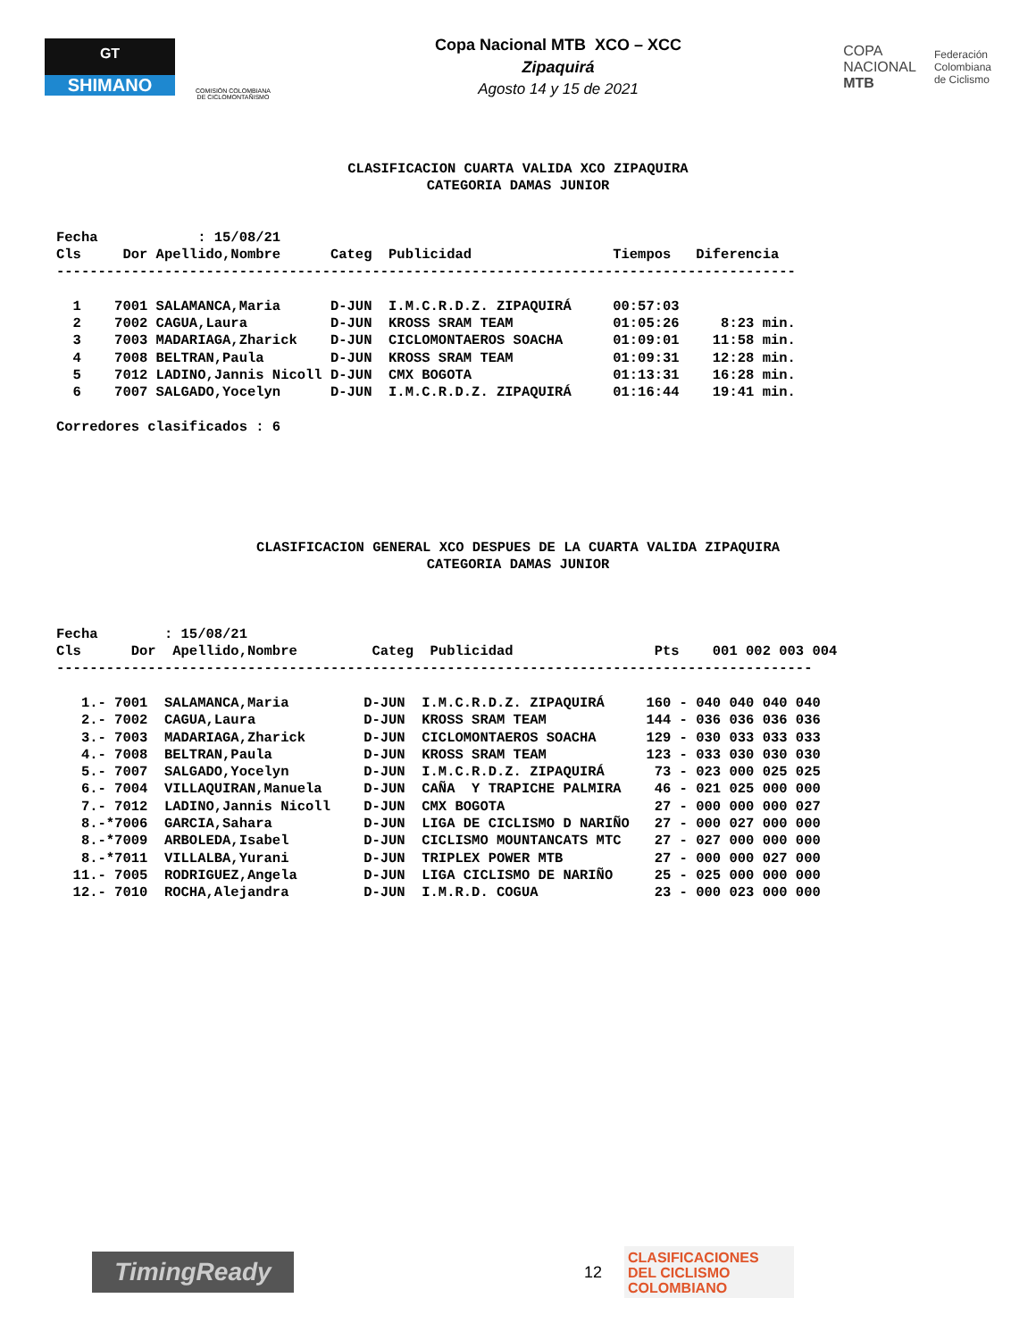GT
SHIMANO
COMISIÓN COLOMBIANA DE CICLOMONTAÑISMO
Copa Nacional MTB XCO – XCC
Zipaquirá
Agosto 14 y 15 de 2021
COPA
NACIONAL
MTB
Federación
Colombiana
de Ciclismo
CLASIFICACION CUARTA VALIDA XCO ZIPAQUIRA
CATEGORIA DAMAS JUNIOR
Fecha            : 15/08/21
Cls     Dor Apellido,Nombre      Categ  Publicidad                 Tiempos   Diferencia
-----------------------------------------------------------------------------------------

  1    7001 SALAMANCA,Maria      D-JUN  I.M.C.R.D.Z. ZIPAQUIRÁ     00:57:03
  2    7002 CAGUA,Laura          D-JUN  KROSS SRAM TEAM            01:05:26     8:23 min.
  3    7003 MADARIAGA,Zharick    D-JUN  CICLOMONTAEROS SOACHA      01:09:01    11:58 min.
  4    7008 BELTRAN,Paula        D-JUN  KROSS SRAM TEAM            01:09:31    12:28 min.
  5    7012 LADINO,Jannis Nicoll D-JUN  CMX BOGOTA                 01:13:31    16:28 min.
  6    7007 SALGADO,Yocelyn      D-JUN  I.M.C.R.D.Z. ZIPAQUIRÁ     01:16:44    19:41 min.

Corredores clasificados : 6
CLASIFICACION GENERAL XCO DESPUES DE LA CUARTA VALIDA ZIPAQUIRA
CATEGORIA DAMAS JUNIOR
Fecha        : 15/08/21
Cls      Dor  Apellido,Nombre         Categ  Publicidad                 Pts    001 002 003 004
-------------------------------------------------------------------------------------------

   1.- 7001  SALAMANCA,Maria         D-JUN  I.M.C.R.D.Z. ZIPAQUIRÁ     160 - 040 040 040 040
   2.- 7002  CAGUA,Laura             D-JUN  KROSS SRAM TEAM            144 - 036 036 036 036
   3.- 7003  MADARIAGA,Zharick       D-JUN  CICLOMONTAEROS SOACHA      129 - 030 033 033 033
   4.- 7008  BELTRAN,Paula           D-JUN  KROSS SRAM TEAM            123 - 033 030 030 030
   5.- 7007  SALGADO,Yocelyn         D-JUN  I.M.C.R.D.Z. ZIPAQUIRÁ      73 - 023 000 025 025
   6.- 7004  VILLAQUIRAN,Manuela     D-JUN  CAÑA  Y TRAPICHE PALMIRA    46 - 021 025 000 000
   7.- 7012  LADINO,Jannis Nicoll    D-JUN  CMX BOGOTA                  27 - 000 000 000 027
   8.-*7006  GARCIA,Sahara           D-JUN  LIGA DE CICLISMO D NARIÑO   27 - 000 027 000 000
   8.-*7009  ARBOLEDA,Isabel         D-JUN  CICLISMO MOUNTANCATS MTC    27 - 027 000 000 000
   8.-*7011  VILLALBA,Yurani         D-JUN  TRIPLEX POWER MTB           27 - 000 000 027 000
  11.- 7005  RODRIGUEZ,Angela        D-JUN  LIGA CICLISMO DE NARIÑO     25 - 025 000 000 000
  12.- 7010  ROCHA,Alejandra         D-JUN  I.M.R.D. COGUA              23 - 000 023 000 000
TimingReady
12
CLASIFICACIONES
DEL CICLISMO
COLOMBIANO